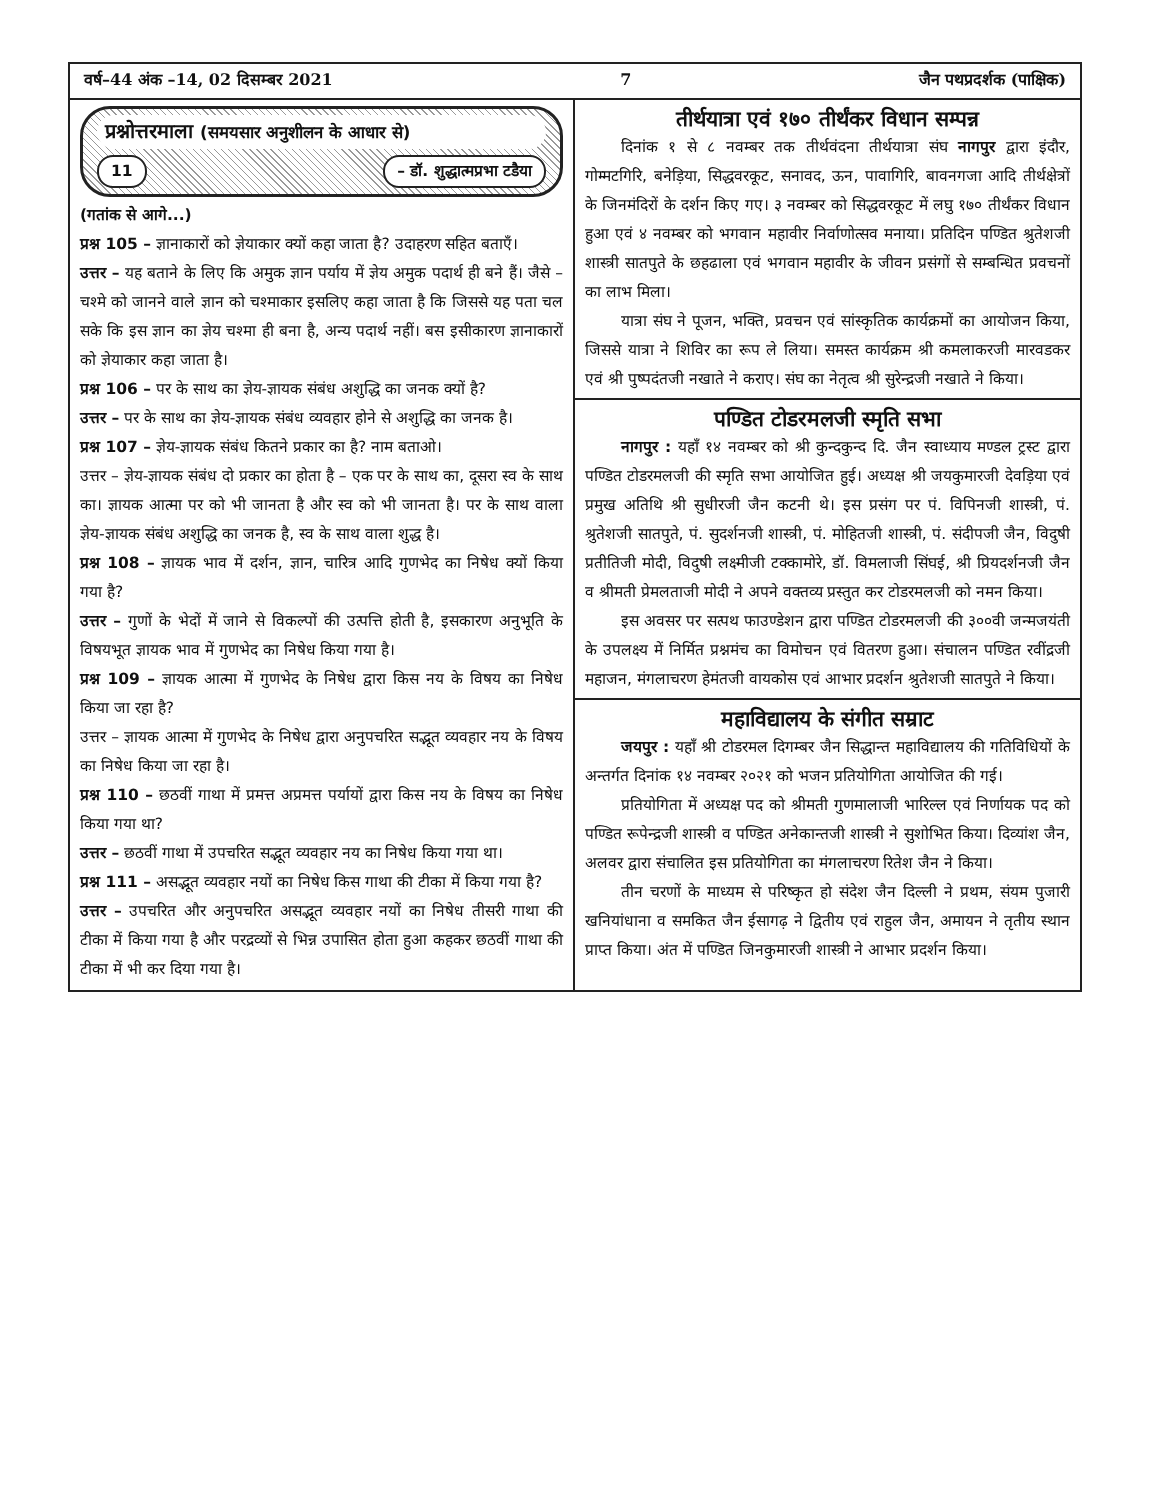वर्ष–44 अंक –14, 02 दिसम्बर 2021 7 जैन पथप्रदर्शक (पाक्षिक)
प्रश्नोत्तरमाला (समयसार अनुशीलन के आधार से)
11 – डॉ. शुद्धात्मप्रभा टडैया
(गतांक से आगे...)
प्रश्न 105 – ज्ञानाकारों को ज्ञेयाकार क्यों कहा जाता है? उदाहरण सहित बताएँ।
उत्तर – यह बताने के लिए कि अमुक ज्ञान पर्याय में ज्ञेय अमुक पदार्थ ही बने हैं। जैसे – चश्मे को जानने वाले ज्ञान को चश्माकार इसलिए कहा जाता है कि जिससे यह पता चल सके कि इस ज्ञान का ज्ञेय चश्मा ही बना है, अन्य पदार्थ नहीं। बस इसीकारण ज्ञानाकारों को ज्ञेयाकार कहा जाता है।
प्रश्न 106 – पर के साथ का ज्ञेय-ज्ञायक संबंध अशुद्धि का जनक क्यों है?
उत्तर – पर के साथ का ज्ञेय-ज्ञायक संबंध व्यवहार होने से अशुद्धि का जनक है।
प्रश्न 107 – ज्ञेय-ज्ञायक संबंध कितने प्रकार का है? नाम बताओ।
उत्तर – ज्ञेय-ज्ञायक संबंध दो प्रकार का होता है – एक पर के साथ का, दूसरा स्व के साथ का। ज्ञायक आत्मा पर को भी जानता है और स्व को भी जानता है। पर के साथ वाला ज्ञेय-ज्ञायक संबंध अशुद्धि का जनक है, स्व के साथ वाला शुद्ध है।
प्रश्न 108 – ज्ञायक भाव में दर्शन, ज्ञान, चारित्र आदि गुणभेद का निषेध क्यों किया गया है?
उत्तर – गुणों के भेदों में जाने से विकल्पों की उत्पत्ति होती है, इसकारण अनुभूति के विषयभूत ज्ञायक भाव में गुणभेद का निषेध किया गया है।
प्रश्न 109 – ज्ञायक आत्मा में गुणभेद के निषेध द्वारा किस नय के विषय का निषेध किया जा रहा है?
उत्तर – ज्ञायक आत्मा में गुणभेद के निषेध द्वारा अनुपचरित सद्भूत व्यवहार नय के विषय का निषेध किया जा रहा है।
प्रश्न 110 – छठवीं गाथा में प्रमत्त अप्रमत्त पर्यायों द्वारा किस नय के विषय का निषेध किया गया था?
उत्तर – छठवीं गाथा में उपचरित सद्भूत व्यवहार नय का निषेध किया गया था।
प्रश्न 111 – असद्भूत व्यवहार नयों का निषेध किस गाथा की टीका में किया गया है?
उत्तर – उपचरित और अनुपचरित असद्भूत व्यवहार नयों का निषेध तीसरी गाथा की टीका में किया गया है और परद्रव्यों से भिन्न उपासित होता हुआ कहकर छठवीं गाथा की टीका में भी कर दिया गया है।
तीर्थयात्रा एवं १७० तीर्थंकर विधान सम्पन्न
दिनांक १ से ८ नवम्बर तक तीर्थवंदना तीर्थयात्रा संघ नागपुर द्वारा इंदौर, गोम्मटगिरि, बनेड़िया, सिद्धवरकूट, सनावद, ऊन, पावागिरि, बावनगजा आदि तीर्थक्षेत्रों के जिनमंदिरों के दर्शन किए गए। ३ नवम्बर को सिद्धवरकूट में लघु १७० तीर्थंकर विधान हुआ एवं ४ नवम्बर को भगवान महावीर निर्वाणोत्सव मनाया। प्रतिदिन पण्डित श्रुतेशजी शास्त्री सातपुते के छहढाला एवं भगवान महावीर के जीवन प्रसंगों से सम्बन्धित प्रवचनों का लाभ मिला।
यात्रा संघ ने पूजन, भक्ति, प्रवचन एवं सांस्कृतिक कार्यक्रमों का आयोजन किया, जिससे यात्रा ने शिविर का रूप ले लिया। समस्त कार्यक्रम श्री कमलाकरजी मारवडकर एवं श्री पुष्पदंतजी नखाते ने कराए। संघ का नेतृत्व श्री सुरेन्द्रजी नखाते ने किया।
पण्डित टोडरमलजी स्मृति सभा
नागपुर : यहाँ १४ नवम्बर को श्री कुन्दकुन्द दि. जैन स्वाध्याय मण्डल ट्रस्ट द्वारा पण्डित टोडरमलजी की स्मृति सभा आयोजित हुई। अध्यक्ष श्री जयकुमारजी देवड़िया एवं प्रमुख अतिथि श्री सुधीरजी जैन कटनी थे। इस प्रसंग पर पं. विपिनजी शास्त्री, पं. श्रुतेशजी सातपुते, पं. सुदर्शनजी शास्त्री, पं. मोहितजी शास्त्री, पं. संदीपजी जैन, विदुषी प्रतीतिजी मोदी, विदुषी लक्ष्मीजी टक्कामोरे, डॉ. विमलाजी सिंघई, श्री प्रियदर्शनजी जैन व श्रीमती प्रेमलताजी मोदी ने अपने वक्तव्य प्रस्तुत कर टोडरमलजी को नमन किया।
इस अवसर पर सत्पथ फाउण्डेशन द्वारा पण्डित टोडरमलजी की ३००वी जन्मजयंती के उपलक्ष्य में निर्मित प्रश्नमंच का विमोचन एवं वितरण हुआ। संचालन पण्डित रवींद्रजी महाजन, मंगलाचरण हेमंतजी वायकोस एवं आभार प्रदर्शन श्रुतेशजी सातपुते ने किया।
महाविद्यालय के संगीत सम्राट
जयपुर : यहाँ श्री टोडरमल दिगम्बर जैन सिद्धान्त महाविद्यालय की गतिविधियों के अन्तर्गत दिनांक १४ नवम्बर २०२१ को भजन प्रतियोगिता आयोजित की गई।
प्रतियोगिता में अध्यक्ष पद को श्रीमती गुणमालाजी भारिल्ल एवं निर्णायक पद को पण्डित रूपेन्द्रजी शास्त्री व पण्डित अनेकान्तजी शास्त्री ने सुशोभित किया। दिव्यांश जैन, अलवर द्वारा संचालित इस प्रतियोगिता का मंगलाचरण रितेश जैन ने किया।
तीन चरणों के माध्यम से परिष्कृत हो संदेश जैन दिल्ली ने प्रथम, संयम पुजारी खनियांधाना व समकित जैन ईसागढ़ ने द्वितीय एवं राहुल जैन, अमायन ने तृतीय स्थान प्राप्त किया। अंत में पण्डित जिनकुमारजी शास्त्री ने आभार प्रदर्शन किया।